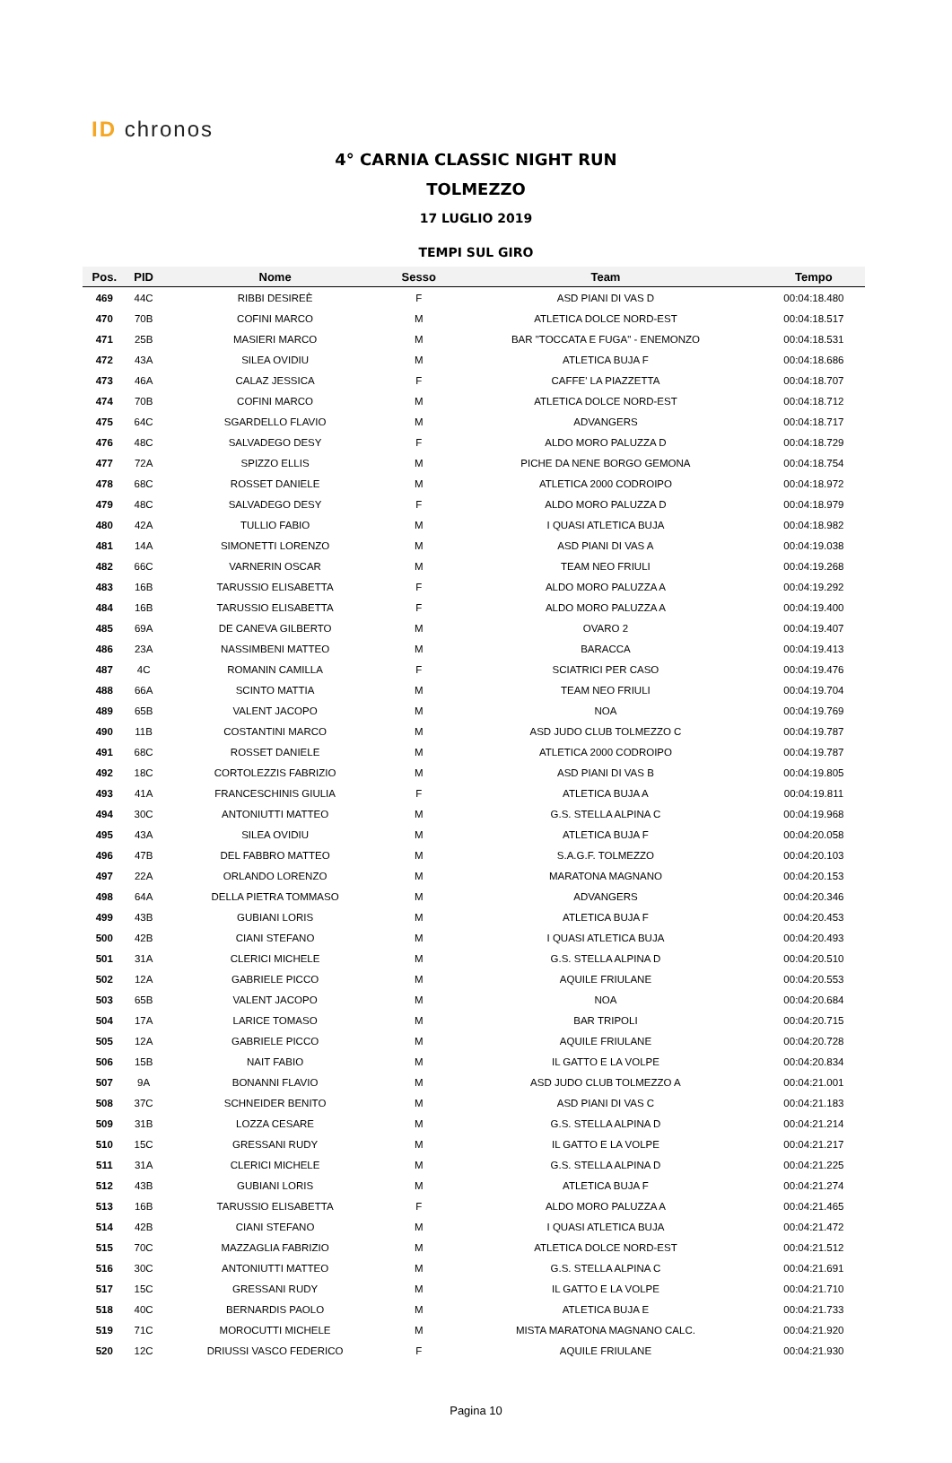ID chronos
4° CARNIA CLASSIC NIGHT RUN
TOLMEZZO
17 LUGLIO 2019
TEMPI SUL GIRO
| Pos. | PID | Nome | Sesso | Team | Tempo |
| --- | --- | --- | --- | --- | --- |
| 469 | 44C | RIBBI DESIREÈ | F | ASD PIANI DI VAS D | 00:04:18.480 |
| 470 | 70B | COFINI MARCO | M | ATLETICA DOLCE NORD-EST | 00:04:18.517 |
| 471 | 25B | MASIERI MARCO | M | BAR "TOCCATA E FUGA" - ENEMONZO | 00:04:18.531 |
| 472 | 43A | SILEA OVIDIU | M | ATLETICA BUJA F | 00:04:18.686 |
| 473 | 46A | CALAZ JESSICA | F | CAFFE' LA PIAZZETTA | 00:04:18.707 |
| 474 | 70B | COFINI MARCO | M | ATLETICA DOLCE NORD-EST | 00:04:18.712 |
| 475 | 64C | SGARDELLO FLAVIO | M | ADVANGERS | 00:04:18.717 |
| 476 | 48C | SALVADEGO DESY | F | ALDO MORO PALUZZA D | 00:04:18.729 |
| 477 | 72A | SPIZZO ELLIS | M | PICHE DA NENE BORGO GEMONA | 00:04:18.754 |
| 478 | 68C | ROSSET DANIELE | M | ATLETICA 2000 CODROIPO | 00:04:18.972 |
| 479 | 48C | SALVADEGO DESY | F | ALDO MORO PALUZZA D | 00:04:18.979 |
| 480 | 42A | TULLIO FABIO | M | I QUASI ATLETICA BUJA | 00:04:18.982 |
| 481 | 14A | SIMONETTI LORENZO | M | ASD PIANI DI VAS A | 00:04:19.038 |
| 482 | 66C | VARNERIN OSCAR | M | TEAM NEO FRIULI | 00:04:19.268 |
| 483 | 16B | TARUSSIO ELISABETTA | F | ALDO MORO PALUZZA A | 00:04:19.292 |
| 484 | 16B | TARUSSIO ELISABETTA | F | ALDO MORO PALUZZA A | 00:04:19.400 |
| 485 | 69A | DE CANEVA GILBERTO | M | OVARO 2 | 00:04:19.407 |
| 486 | 23A | NASSIMBENI MATTEO | M | BARACCA | 00:04:19.413 |
| 487 | 4C | ROMANIN CAMILLA | F | SCIATRICI PER CASO | 00:04:19.476 |
| 488 | 66A | SCINTO MATTIA | M | TEAM NEO FRIULI | 00:04:19.704 |
| 489 | 65B | VALENT JACOPO | M | NOA | 00:04:19.769 |
| 490 | 11B | COSTANTINI MARCO | M | ASD JUDO CLUB TOLMEZZO C | 00:04:19.787 |
| 491 | 68C | ROSSET DANIELE | M | ATLETICA 2000 CODROIPO | 00:04:19.787 |
| 492 | 18C | CORTOLEZZIS FABRIZIO | M | ASD PIANI DI VAS B | 00:04:19.805 |
| 493 | 41A | FRANCESCHINIS GIULIA | F | ATLETICA BUJA A | 00:04:19.811 |
| 494 | 30C | ANTONIUTTI MATTEO | M | G.S. STELLA ALPINA C | 00:04:19.968 |
| 495 | 43A | SILEA OVIDIU | M | ATLETICA BUJA F | 00:04:20.058 |
| 496 | 47B | DEL FABBRO MATTEO | M | S.A.G.F. TOLMEZZO | 00:04:20.103 |
| 497 | 22A | ORLANDO LORENZO | M | MARATONA MAGNANO | 00:04:20.153 |
| 498 | 64A | DELLA PIETRA TOMMASO | M | ADVANGERS | 00:04:20.346 |
| 499 | 43B | GUBIANI LORIS | M | ATLETICA BUJA F | 00:04:20.453 |
| 500 | 42B | CIANI STEFANO | M | I QUASI ATLETICA BUJA | 00:04:20.493 |
| 501 | 31A | CLERICI MICHELE | M | G.S. STELLA ALPINA D | 00:04:20.510 |
| 502 | 12A | GABRIELE PICCO | M | AQUILE FRIULANE | 00:04:20.553 |
| 503 | 65B | VALENT JACOPO | M | NOA | 00:04:20.684 |
| 504 | 17A | LARICE TOMASO | M | BAR TRIPOLI | 00:04:20.715 |
| 505 | 12A | GABRIELE PICCO | M | AQUILE FRIULANE | 00:04:20.728 |
| 506 | 15B | NAIT FABIO | M | IL GATTO E LA VOLPE | 00:04:20.834 |
| 507 | 9A | BONANNI FLAVIO | M | ASD JUDO CLUB TOLMEZZO A | 00:04:21.001 |
| 508 | 37C | SCHNEIDER BENITO | M | ASD PIANI DI VAS C | 00:04:21.183 |
| 509 | 31B | LOZZA CESARE | M | G.S. STELLA ALPINA D | 00:04:21.214 |
| 510 | 15C | GRESSANI RUDY | M | IL GATTO E LA VOLPE | 00:04:21.217 |
| 511 | 31A | CLERICI MICHELE | M | G.S. STELLA ALPINA D | 00:04:21.225 |
| 512 | 43B | GUBIANI LORIS | M | ATLETICA BUJA F | 00:04:21.274 |
| 513 | 16B | TARUSSIO ELISABETTA | F | ALDO MORO PALUZZA A | 00:04:21.465 |
| 514 | 42B | CIANI STEFANO | M | I QUASI ATLETICA BUJA | 00:04:21.472 |
| 515 | 70C | MAZZAGLIA FABRIZIO | M | ATLETICA DOLCE NORD-EST | 00:04:21.512 |
| 516 | 30C | ANTONIUTTI MATTEO | M | G.S. STELLA ALPINA C | 00:04:21.691 |
| 517 | 15C | GRESSANI RUDY | M | IL GATTO E LA VOLPE | 00:04:21.710 |
| 518 | 40C | BERNARDIS PAOLO | M | ATLETICA BUJA E | 00:04:21.733 |
| 519 | 71C | MOROCUTTI MICHELE | M | MISTA MARATONA MAGNANO CALC. | 00:04:21.920 |
| 520 | 12C | DRIUSSI VASCO FEDERICO | F | AQUILE FRIULANE | 00:04:21.930 |
Pagina 10